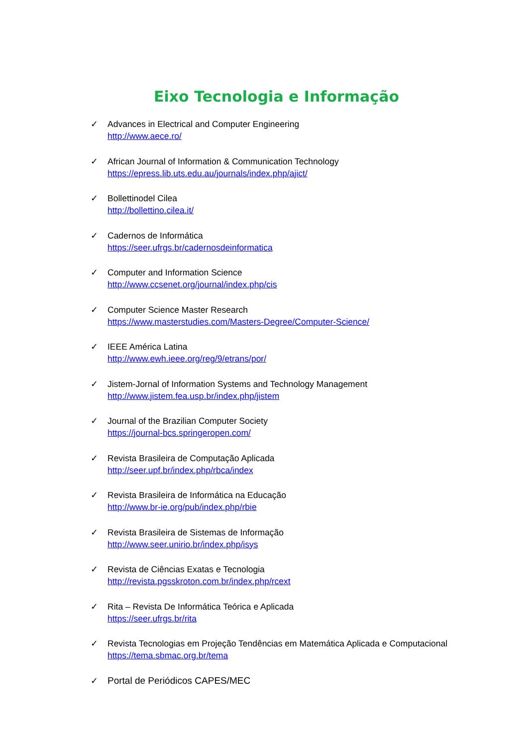Eixo Tecnologia e Informação
✓ Advances in Electrical and Computer Engineering
http://www.aece.ro/
✓ African Journal of Information & Communication Technology
https://epress.lib.uts.edu.au/journals/index.php/ajict/
✓ Bollettinodel Cilea
http://bollettino.cilea.it/
✓ Cadernos de Informática
https://seer.ufrgs.br/cadernosdeinformatica
✓ Computer and Information Science
http://www.ccsenet.org/journal/index.php/cis
✓ Computer Science Master Research
https://www.masterstudies.com/Masters-Degree/Computer-Science/
✓ IEEE América Latina
http://www.ewh.ieee.org/reg/9/etrans/por/
✓ Jistem-Jornal of Information Systems and Technology Management
http://www.jistem.fea.usp.br/index.php/jistem
✓ Journal of the Brazilian Computer Society
https://journal-bcs.springeropen.com/
✓ Revista Brasileira de Computação Aplicada
http://seer.upf.br/index.php/rbca/index
✓ Revista Brasileira de Informática na Educação
http://www.br-ie.org/pub/index.php/rbie
✓ Revista Brasileira de Sistemas de Informação
http://www.seer.unirio.br/index.php/isys
✓ Revista de Ciências Exatas e Tecnologia
http://revista.pgsskroton.com.br/index.php/rcext
✓ Rita – Revista De Informática Teórica e Aplicada
https://seer.ufrgs.br/rita
✓ Revista Tecnologias em Projeção Tendências em Matemática Aplicada e Computacional
https://tema.sbmac.org.br/tema
✓ Portal de Periódicos CAPES/MEC